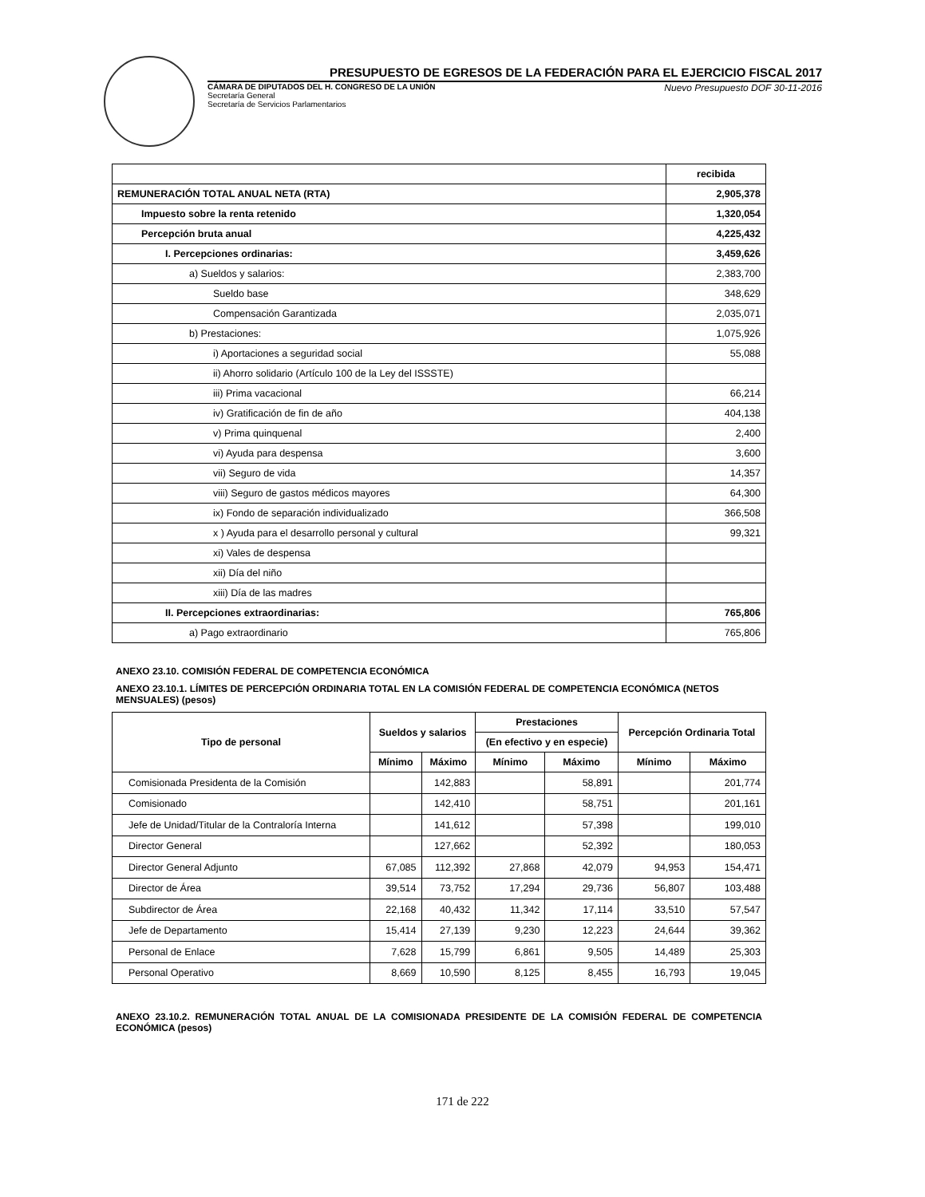PRESUPUESTO DE EGRESOS DE LA FEDERACIÓN PARA EL EJERCICIO FISCAL 2017
CÁMARA DE DIPUTADOS DEL H. CONGRESO DE LA UNIÓN
Secretaría General
Secretaría de Servicios Parlamentarios
Nuevo Presupuesto DOF 30-11-2016
| | recibida |
| REMUNERACIÓN TOTAL ANUAL NETA (RTA) | 2,905,378 |
| Impuesto sobre la renta retenido | 1,320,054 |
| Percepción bruta anual | 4,225,432 |
| I. Percepciones ordinarias: | 3,459,626 |
| a) Sueldos y salarios: | 2,383,700 |
| Sueldo base | 348,629 |
| Compensación Garantizada | 2,035,071 |
| b) Prestaciones: | 1,075,926 |
| i) Aportaciones a seguridad social | 55,088 |
| ii) Ahorro solidario (Artículo 100 de la Ley del ISSSTE) | |
| iii) Prima vacacional | 66,214 |
| iv) Gratificación de fin de año | 404,138 |
| v) Prima quinquenal | 2,400 |
| vi) Ayuda para despensa | 3,600 |
| vii) Seguro de vida | 14,357 |
| viii) Seguro de gastos médicos mayores | 64,300 |
| ix) Fondo de separación individualizado | 366,508 |
| x ) Ayuda para el desarrollo personal y cultural | 99,321 |
| xi) Vales de despensa | |
| xii) Día del niño | |
| xiii) Día de las madres | |
| II. Percepciones extraordinarias: | 765,806 |
| a) Pago extraordinario | 765,806 |
ANEXO 23.10. COMISIÓN FEDERAL DE COMPETENCIA ECONÓMICA
ANEXO 23.10.1. LÍMITES DE PERCEPCIÓN ORDINARIA TOTAL EN LA COMISIÓN FEDERAL DE COMPETENCIA ECONÓMICA (NETOS MENSUALES) (pesos)
| Tipo de personal | Sueldos y salarios | | Prestaciones | | Percepción Ordinaria Total | |
| --- | --- | --- | --- | --- | --- | --- |
| | | | (En efectivo y en especie) | | | |
| | Mínimo | Máximo | Mínimo | Máximo | Mínimo | Máximo |
| Comisionada Presidenta de la Comisión | | 142,883 | | 58,891 | | 201,774 |
| Comisionado | | 142,410 | | 58,751 | | 201,161 |
| Jefe de Unidad/Titular de la Contraloría Interna | | 141,612 | | 57,398 | | 199,010 |
| Director General | | 127,662 | | 52,392 | | 180,053 |
| Director General Adjunto | 67,085 | 112,392 | 27,868 | 42,079 | 94,953 | 154,471 |
| Director de Área | 39,514 | 73,752 | 17,294 | 29,736 | 56,807 | 103,488 |
| Subdirector de Área | 22,168 | 40,432 | 11,342 | 17,114 | 33,510 | 57,547 |
| Jefe de Departamento | 15,414 | 27,139 | 9,230 | 12,223 | 24,644 | 39,362 |
| Personal de Enlace | 7,628 | 15,799 | 6,861 | 9,505 | 14,489 | 25,303 |
| Personal Operativo | 8,669 | 10,590 | 8,125 | 8,455 | 16,793 | 19,045 |
ANEXO 23.10.2. REMUNERACIÓN TOTAL ANUAL DE LA COMISIONADA PRESIDENTE DE LA COMISIÓN FEDERAL DE COMPETENCIA ECONÓMICA (pesos)
171 de 222